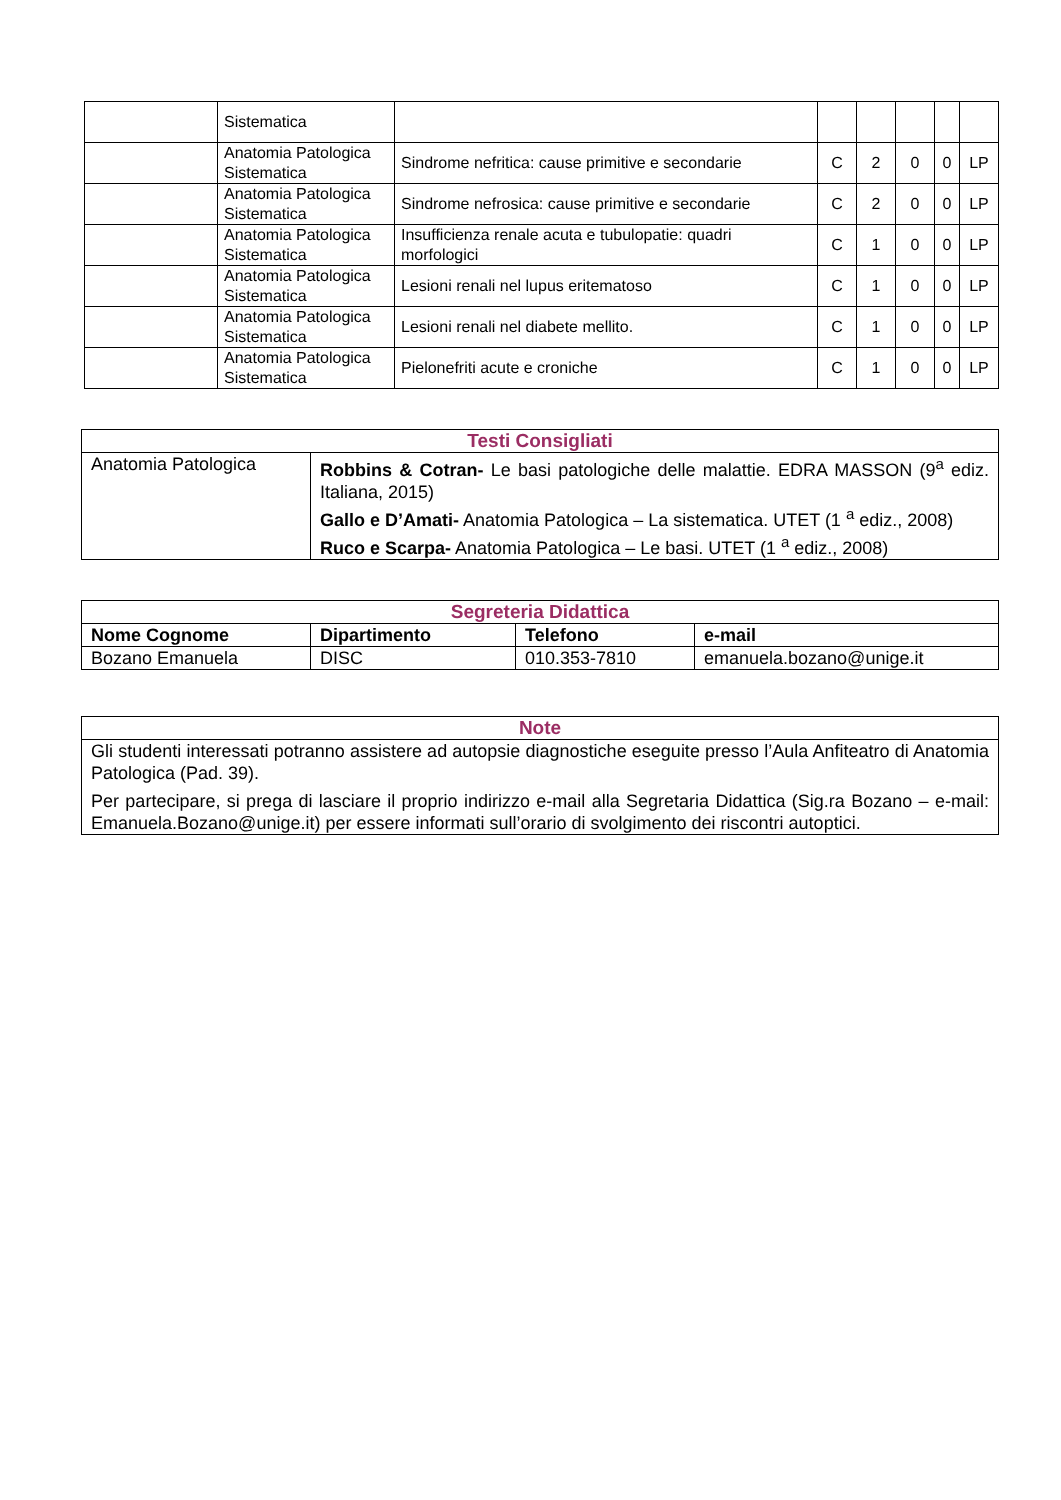| | Sistematica | | | | | | |
| | Anatomia Patologica Sistematica | Sindrome nefritica: cause primitive e secondarie | C | 2 | 0 | 0 | LP |
| | Anatomia Patologica Sistematica | Sindrome nefrosica: cause primitive e secondarie | C | 2 | 0 | 0 | LP |
| | Anatomia Patologica Sistematica | Insufficienza renale acuta e tubulopatie: quadri morfologici | C | 1 | 0 | 0 | LP |
| | Anatomia Patologica Sistematica | Lesioni renali nel lupus eritematoso | C | 1 | 0 | 0 | LP |
| | Anatomia Patologica Sistematica | Lesioni renali nel diabete mellito. | C | 1 | 0 | 0 | LP |
| | Anatomia Patologica Sistematica | Pielonefriti acute e croniche | C | 1 | 0 | 0 | LP |
| Testi Consigliati | |
| --- | --- |
| Anatomia Patologica | Robbins & Cotran- Le basi patologiche delle malattie. EDRA MASSON (9<sup>a</sup> ediz. Italiana, 2015) Gallo e D’Amati- Anatomia Patologica – La sistematica. UTET (1 <sup>a</sup> ediz., 2008) Ruco e Scarpa- Anatomia Patologica – Le basi. UTET (1 <sup>a</sup> ediz., 2008) |
| Segreteria Didattica | | | |
| --- | --- | --- | --- |
| Nome Cognome | Dipartimento | Telefono | e-mail |
| Bozano Emanuela | DISC | 010.353-7810 | emanuela.bozano@unige.it |
| Note |
| --- |
| Gli studenti interessati potranno assistere ad autopsie diagnostiche eseguite presso l’Aula Anfiteatro di Anatomia Patologica (Pad. 39). Per partecipare, si prega di lasciare il proprio indirizzo e-mail alla Segretaria Didattica (Sig.ra Bozano – e-mail: Emanuela.Bozano@unige.it) per essere informati sull’orario di svolgimento dei riscontri autoptici. |